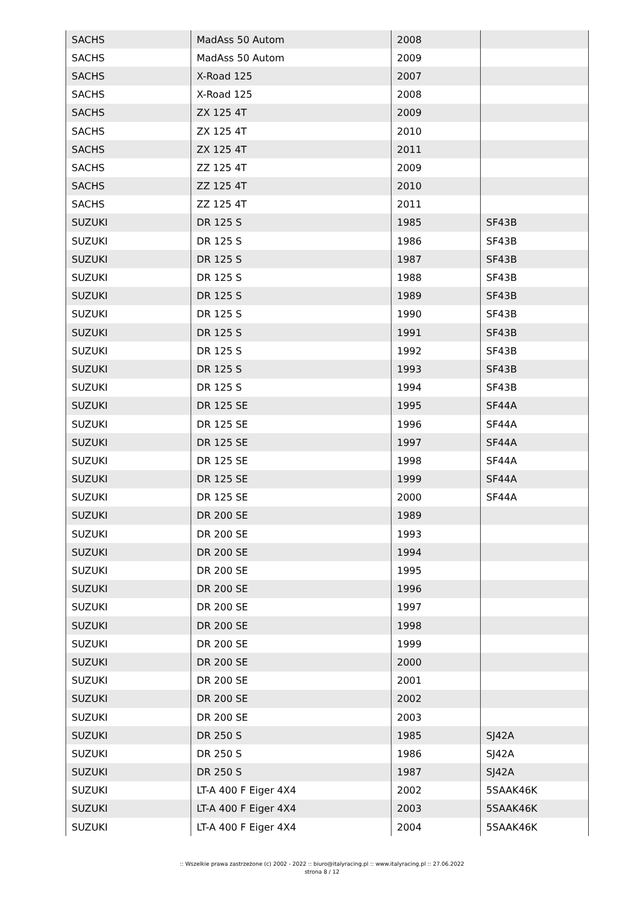| SACHS | MadAss 50 Autom | 2008 | |
| SACHS | MadAss 50 Autom | 2009 | |
| SACHS | X-Road 125 | 2007 | |
| SACHS | X-Road 125 | 2008 | |
| SACHS | ZX 125 4T | 2009 | |
| SACHS | ZX 125 4T | 2010 | |
| SACHS | ZX 125 4T | 2011 | |
| SACHS | ZZ 125 4T | 2009 | |
| SACHS | ZZ 125 4T | 2010 | |
| SACHS | ZZ 125 4T | 2011 | |
| SUZUKI | DR 125 S | 1985 | SF43B |
| SUZUKI | DR 125 S | 1986 | SF43B |
| SUZUKI | DR 125 S | 1987 | SF43B |
| SUZUKI | DR 125 S | 1988 | SF43B |
| SUZUKI | DR 125 S | 1989 | SF43B |
| SUZUKI | DR 125 S | 1990 | SF43B |
| SUZUKI | DR 125 S | 1991 | SF43B |
| SUZUKI | DR 125 S | 1992 | SF43B |
| SUZUKI | DR 125 S | 1993 | SF43B |
| SUZUKI | DR 125 S | 1994 | SF43B |
| SUZUKI | DR 125 SE | 1995 | SF44A |
| SUZUKI | DR 125 SE | 1996 | SF44A |
| SUZUKI | DR 125 SE | 1997 | SF44A |
| SUZUKI | DR 125 SE | 1998 | SF44A |
| SUZUKI | DR 125 SE | 1999 | SF44A |
| SUZUKI | DR 125 SE | 2000 | SF44A |
| SUZUKI | DR 200 SE | 1989 | |
| SUZUKI | DR 200 SE | 1993 | |
| SUZUKI | DR 200 SE | 1994 | |
| SUZUKI | DR 200 SE | 1995 | |
| SUZUKI | DR 200 SE | 1996 | |
| SUZUKI | DR 200 SE | 1997 | |
| SUZUKI | DR 200 SE | 1998 | |
| SUZUKI | DR 200 SE | 1999 | |
| SUZUKI | DR 200 SE | 2000 | |
| SUZUKI | DR 200 SE | 2001 | |
| SUZUKI | DR 200 SE | 2002 | |
| SUZUKI | DR 200 SE | 2003 | |
| SUZUKI | DR 250 S | 1985 | SJ42A |
| SUZUKI | DR 250 S | 1986 | SJ42A |
| SUZUKI | DR 250 S | 1987 | SJ42A |
| SUZUKI | LT-A 400 F Eiger 4X4 | 2002 | 5SAAK46K |
| SUZUKI | LT-A 400 F Eiger 4X4 | 2003 | 5SAAK46K |
| SUZUKI | LT-A 400 F Eiger 4X4 | 2004 | 5SAAK46K |
:: Wszelkie prawa zastrzeżone (c) 2002 - 2022 :: biuro@italyracing.pl :: www.italyracing.pl :: 27.06.2022
strona 8 / 12